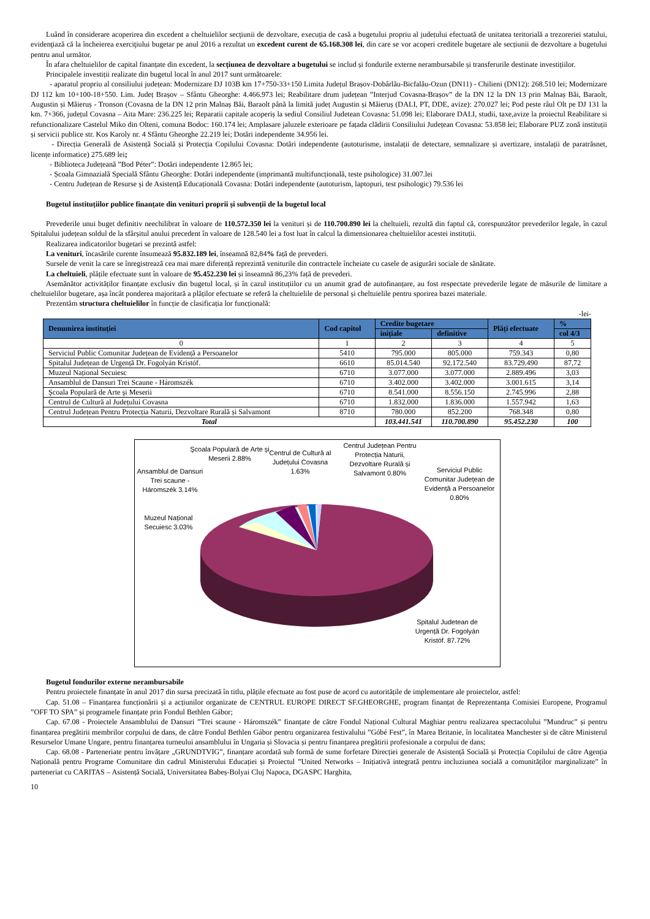Luând în considerare acoperirea din excedent a cheltuielilor secţiunii de dezvoltare, execuția de casă a bugetului propriu al județului efectuată de unitatea teritorială a trezoreriei statului, evidenţiază că la încheierea exerciţiului bugetar pe anul 2016 a rezultat un excedent curent de 65.168.308 lei, din care se vor acoperi creditele bugetare ale secțiunii de dezvoltare a bugetului pentru anul următor.
În afara cheltuielilor de capital finanțate din excedent, la secțiunea de dezvoltare a bugetului se includ și fondurile externe nerambursabile și transferurile destinate investițiilor.
Principalele investiții realizate din bugetul local în anul 2017 sunt următoarele:
- aparatul propriu al consiliului județean: Modernizare DJ 103B km 17+750-33+150 Limita Județul Brașov-Dobârlău-Bicfalău-Ozun (DN11) - Chilieni (DN12): 268.510 lei; Modernizare DJ 112 km 10+100-18+550. Lim. Județ Brașov – Sfântu Gheorghe: 4.466.973 lei; Reabilitare drum județean ”Interjud Covasna-Brașov” de la DN 12 la DN 13 prin Malnaș Băi, Baraolt, Augustin și Măieruș - Tronson (Covasna de la DN 12 prin Malnaș Băi, Baraolt până la limită județ Augustin și Măieruș (DALI, PT, DDE, avize): 270.027 lei; Pod peste râul Olt pe DJ 131 la km. 7+366, județul Covasna – Aita Mare: 236.225 lei; Reparatii capitale acoperiș la sediul Consiliul Judetean Covasna: 51.098 lei; Elaborare DALI, studii, taxe,avize la proiectul Reabilitare si refunctionalizare Castelul Miko din Olteni, comuna Bodoc: 160.174 lei; Amplasare jaluzele exterioare pe fațada clădirii Consiliului Județean Covasna: 53.858 lei; Elaborare PUZ zonă instituții și servicii publice str. Kos Karoly nr. 4 Sfântu Gheorghe 22.219 lei; Dotări independente 34.956 lei.
- Direcția Generală de Asistență Socială și Protecția Copilului Covasna: Dotări independente (autoturisme, instalații de detectare, semnalizare și avertizare, instalații de paratrăsnet, licențe informatice) 275.689 lei;
- Biblioteca Județeană ”Bod Péter”: Dotări independente 12.865 lei;
- Școala Gimnazială Specială Sfântu Gheorghe: Dotări independente (imprimantă multifuncțională, teste psihologice) 31.007.lei
- Centru Județean de Resurse și de Asistență Educațională Covasna: Dotări independente (autoturism, laptopuri, test psihologic) 79.536 lei
Bugetul instituțiilor publice finanțate din venituri proprii și subvenții de la bugetul local
Prevederile unui buget definitiv neechilibrat în valoare de 110.572.350 lei la venituri și de 110.700.890 lei la cheltuieli, rezultă din faptul că, corespunzător prevederilor legale, în cazul Spitalului județean soldul de la sfârșitul anului precedent în valoare de 128.540 lei a fost luat în calcul la dimensionarea cheltuielilor acestei instituții.
Realizarea indicatorilor bugetari se prezintă astfel:
La venituri, încasările curente însumează 95.832.189 lei, înseamnă 82,84% față de prevederi.
Sursele de venit la care se înregistrează cea mai mare diferență reprezintă veniturile din contractele încheiate cu casele de asigurări sociale de sănătate.
La cheltuieli, plățile efectuate sunt în valoare de 95.452.230 lei și înseamnă 86,23% față de prevederi.
Asemănător activităților finanțate exclusiv din bugetul local, și în cazul instituțiilor cu un anumit grad de autofinanțare, au fost respectate prevederile legate de măsurile de limitare a cheltuielilor bugetare, așa încât ponderea majoritară a plăților efectuate se referă la cheltuielile de personal și cheltuielile pentru sporirea bazei materiale.
Prezentăm structura cheltuielilor în funcție de clasificația lor funcțională:
-lei-
| Denumirea instituției | Cod capitol | Credite bugetare | | Plăți efectuate | % |
| --- | --- | --- | --- | --- | --- |
| | | inițiale | definitive | | col 4/3 |
| 0 | 1 | 2 | 3 | 4 | 5 |
| Serviciul Public Comunitar Județean de Evidență a Persoanelor | 5410 | 795.000 | 805.000 | 759.343 | 0,80 |
| Spitalul Județean de Urgență Dr. Fogolyán Kristóf. | 6610 | 85.014.540 | 92.172.540 | 83.729.490 | 87,72 |
| Muzeul Național Secuiesc | 6710 | 3.077.000 | 3.077.000 | 2.889.496 | 3,03 |
| Ansamblul de Dansuri Trei Scaune - Háromszék | 6710 | 3.402.000 | 3.402.000 | 3.001.615 | 3,14 |
| Şcoala Populară de Arte şi Meserii | 6710 | 8.541.000 | 8.556.150 | 2.745.996 | 2,88 |
| Centrul de Cultură al Județului Covasna | 6710 | 1.832.000 | 1.836.000 | 1.557.942 | 1,63 |
| Centrul Județean Pentru Protecția Naturii, Dezvoltare Rurală și Salvamont | 8710 | 780.000 | 852.200 | 768.348 | 0,80 |
| Total | | 103.441.541 | 110.700.890 | 95.452.230 | 100 |
Şcoala Populară de Arte şi Meserii 2.88%
Centrul de Cultură al Județului Covasna 1.63%
Centrul Județean Pentru Protecția Naturii, Dezvoltare Rurală și Salvamont 0.80%
Serviciul Public Comunitar Județean de Evidență a Persoanelor 0.80%
Ansamblul de Dansuri Trei scaune - Háromszék 3.14%
Muzeul Național Secuiesc 3.03%
Spitalul Judetean de Urgență Dr. Fogolyán Kristóf. 87.72%
Bugetul fondurilor externe nerambursabile
Pentru proiectele finanțate în anul 2017 din sursa precizată în titlu, plățile efectuate au fost puse de acord cu autoritățile de implementare ale proiectelor, astfel:
Cap. 51.08 – Finanțarea funcționării și a acțiunilor organizate de CENTRUL EUROPE DIRECT SF.GHEORGHE, program finanțat de Reprezentanța Comisiei Europene, Programul ”OFF TO SPA” și programele finanțate prin Fondul Bethlen Gábor;
Cap. 67.08 - Proiectele Ansamblului de Dansuri ”Trei scaune - Háromszék” finanțate de către Fondul Național Cultural Maghiar pentru realizarea spectacolului ”Mundruc” și pentru finanțarea pregătirii membrilor corpului de dans, de către Fondul Bethlen Gábor pentru organizarea festivalului ”Góbé Fest”, în Marea Britanie, în localitatea Manchester și de către Ministerul Resurselor Umane Ungare, pentru finanțarea turneului ansamblului în Ungaria și Slovacia și pentru finanțarea pregătirii profesionale a corpului de dans;
Cap. 68.08 - Parteneriate pentru învățare „GRUNDTVIG”, finanțare acordată sub formă de sume forfetare Direcției generale de Asistență Socială și Protecția Copilului de către Agenția Națională pentru Programe Comunitare din cadrul Ministerului Educației și Proiectul ”United Networks – Inițiativă integrată pentru incluziunea socială a comunităților marginalizate” în parteneriat cu CARITAS – Asistență Socială, Universitatea Babeș-Bolyai Cluj Napoca, DGASPC Harghita,
10